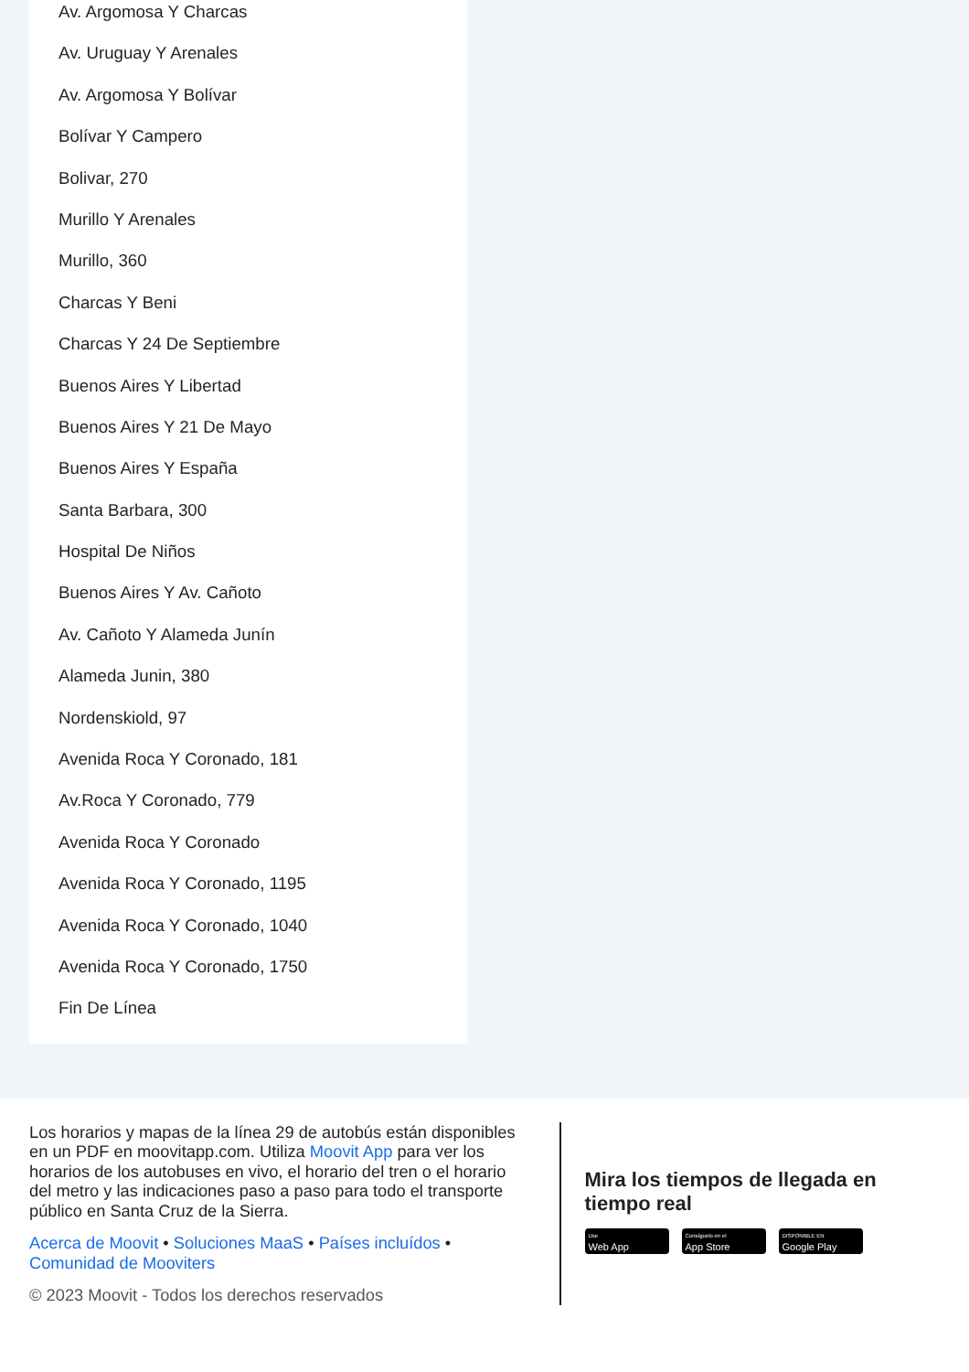Av. Argomosa Y Charcas
Av. Uruguay Y Arenales
Av. Argomosa Y Bolívar
Bolívar Y Campero
Bolivar, 270
Murillo Y Arenales
Murillo, 360
Charcas Y Beni
Charcas Y 24 De Septiembre
Buenos Aires Y Libertad
Buenos Aires Y 21 De Mayo
Buenos Aires Y España
Santa Barbara, 300
Hospital De Niños
Buenos Aires Y Av. Cañoto
Av. Cañoto Y Alameda Junín
Alameda Junin, 380
Nordenskiold, 97
Avenida Roca Y Coronado, 181
Av.Roca Y Coronado, 779
Avenida Roca Y Coronado
Avenida Roca Y Coronado, 1195
Avenida Roca Y Coronado, 1040
Avenida Roca Y Coronado, 1750
Fin De Línea
Los horarios y mapas de la línea 29 de autobús están disponibles en un PDF en moovitapp.com. Utiliza Moovit App para ver los horarios de los autobuses en vivo, el horario del tren o el horario del metro y las indicaciones paso a paso para todo el transporte público en Santa Cruz de la Sierra.
Acerca de Moovit • Soluciones MaaS • Países incluídos • Comunidad de Mooviters
© 2023 Moovit - Todos los derechos reservados
Mira los tiempos de llegada en tiempo real
Use
Web App
Consíguelo en el
App Store
DISPONIBLE EN
Google Play